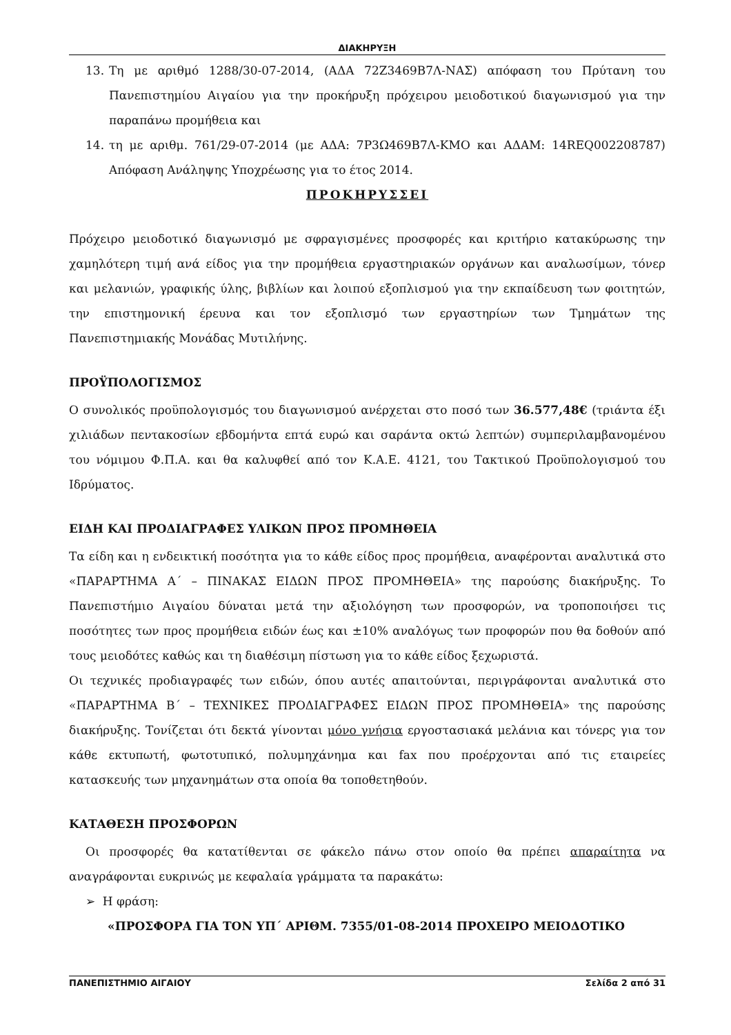ΔΙΑΚΗΡΥΞΗ
13. Τη με αριθμό 1288/30-07-2014, (ΑΔΑ 72Ζ3469Β7Λ-ΝΑΣ) απόφαση του Πρύτανη του Πανεπιστημίου Αιγαίου για την προκήρυξη πρόχειρου μειοδοτικού διαγωνισμού για την παραπάνω προμήθεια και
14. τη με αριθμ. 761/29-07-2014 (με ΑΔΑ: 7Ρ3Ω469Β7Λ-ΚΜΟ και ΑΔΑΜ: 14REQ002208787) Απόφαση Ανάληψης Υποχρέωσης για το έτος 2014.
ΠΡΟΚΗΡΥΣΣΕΙ
Πρόχειρο μειοδοτικό διαγωνισμό με σφραγισμένες προσφορές και κριτήριο κατακύρωσης την χαμηλότερη τιμή ανά είδος για την προμήθεια εργαστηριακών οργάνων και αναλωσίμων, τόνερ και μελανιών, γραφικής ύλης, βιβλίων και λοιπού εξοπλισμού για την εκπαίδευση των φοιτητών, την επιστημονική έρευνα και τον εξοπλισμό των εργαστηρίων των Τμημάτων της Πανεπιστημιακής Μονάδας Μυτιλήνης.
ΠΡΟΫΠΟΛΟΓΙΣΜΟΣ
Ο συνολικός προϋπολογισμός του διαγωνισμού ανέρχεται στο ποσό των 36.577,48€ (τριάντα έξι χιλιάδων πεντακοσίων εβδομήντα επτά ευρώ και σαράντα οκτώ λεπτών) συμπεριλαμβανομένου του νόμιμου Φ.Π.Α. και θα καλυφθεί από τον Κ.Α.Ε. 4121, του Τακτικού Προϋπολογισμού του Ιδρύματος.
ΕΙΔΗ ΚΑΙ ΠΡΟΔΙΑΓΡΑΦΕΣ ΥΛΙΚΩΝ ΠΡΟΣ ΠΡΟΜΗΘΕΙΑ
Τα είδη και η ενδεικτική ποσότητα για το κάθε είδος προς προμήθεια, αναφέρονται αναλυτικά στο «ΠΑΡΑΡΤΗΜΑ Α΄ – ΠΙΝΑΚΑΣ ΕΙΔΩΝ ΠΡΟΣ ΠΡΟΜΗΘΕΙΑ» της παρούσης διακήρυξης. Το Πανεπιστήμιο Αιγαίου δύναται μετά την αξιολόγηση των προσφορών, να τροποποιήσει τις ποσότητες των προς προμήθεια ειδών έως και ±10% αναλόγως των προφορών που θα δοθούν από τους μειοδότες καθώς και τη διαθέσιμη πίστωση για το κάθε είδος ξεχωριστά.
Οι τεχνικές προδιαγραφές των ειδών, όπου αυτές απαιτούνται, περιγράφονται αναλυτικά στο «ΠΑΡΑΡΤΗΜΑ Β΄ – ΤΕΧΝΙΚΕΣ ΠΡΟΔΙΑΓΡΑΦΕΣ ΕΙΔΩΝ ΠΡΟΣ ΠΡΟΜΗΘΕΙΑ» της παρούσης διακήρυξης. Τονίζεται ότι δεκτά γίνονται μόνο γνήσια εργοστασιακά μελάνια και τόνερς για τον κάθε εκτυπωτή, φωτοτυπικό, πολυμηχάνημα και fax που προέρχονται από τις εταιρείες κατασκευής των μηχανημάτων στα οποία θα τοποθετηθούν.
ΚΑΤΑΘΕΣΗ ΠΡΟΣΦΟΡΩΝ
Οι προσφορές θα κατατίθενται σε φάκελο πάνω στον οποίο θα πρέπει απαραίτητα να αναγράφονται ευκρινώς με κεφαλαία γράμματα τα παρακάτω:
➢ Η φράση:
«ΠΡΟΣΦΟΡΑ ΓΙΑ ΤΟΝ ΥΠ΄ ΑΡΙΘΜ. 7355/01-08-2014 ΠΡΟΧΕΙΡΟ ΜΕΙΟΔΟΤΙΚΟ
ΠΑΝΕΠΙΣΤΗΜΙΟ ΑΙΓΑΙΟΥ Σελίδα 2 από 31